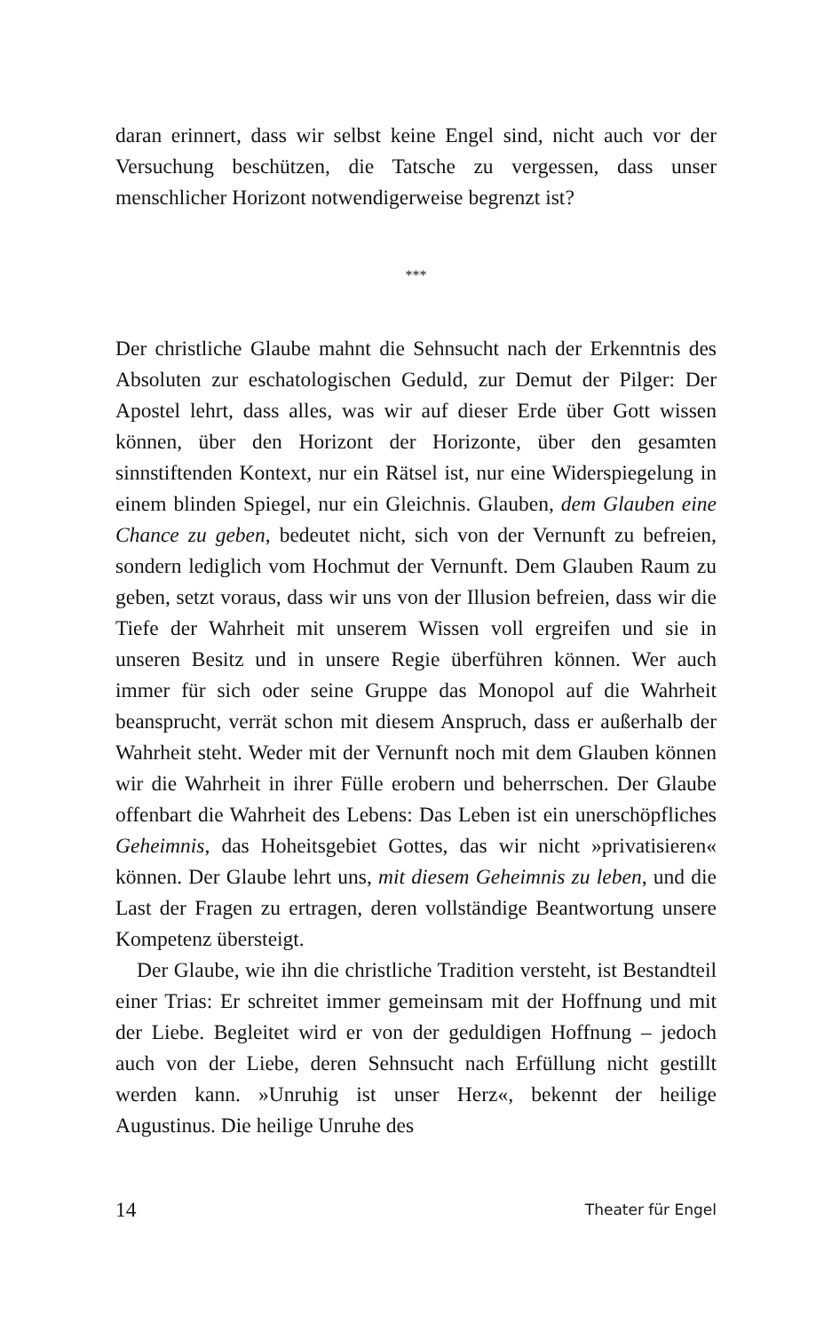daran erinnert, dass wir selbst keine Engel sind, nicht auch vor der Versuchung beschützen, die Tatsche zu vergessen, dass unser menschlicher Horizont notwendigerweise begrenzt ist?
***
Der christliche Glaube mahnt die Sehnsucht nach der Erkenntnis des Absoluten zur eschatologischen Geduld, zur Demut der Pilger: Der Apostel lehrt, dass alles, was wir auf dieser Erde über Gott wissen können, über den Horizont der Horizonte, über den gesamten sinnstiftenden Kontext, nur ein Rätsel ist, nur eine Widerspiegelung in einem blinden Spiegel, nur ein Gleichnis. Glauben, dem Glauben eine Chance zu geben, bedeutet nicht, sich von der Vernunft zu befreien, sondern lediglich vom Hochmut der Vernunft. Dem Glauben Raum zu geben, setzt voraus, dass wir uns von der Illusion befreien, dass wir die Tiefe der Wahrheit mit unserem Wissen voll ergreifen und sie in unseren Besitz und in unsere Regie überführen können. Wer auch immer für sich oder seine Gruppe das Monopol auf die Wahrheit beansprucht, verrät schon mit diesem Anspruch, dass er außerhalb der Wahrheit steht. Weder mit der Vernunft noch mit dem Glauben können wir die Wahrheit in ihrer Fülle erobern und beherrschen. Der Glaube offenbart die Wahrheit des Lebens: Das Leben ist ein unerschöpfliches Geheimnis, das Hoheitsgebiet Gottes, das wir nicht »privatisieren« können. Der Glaube lehrt uns, mit diesem Geheimnis zu leben, und die Last der Fragen zu ertragen, deren vollständige Beantwortung unsere Kompetenz übersteigt.
Der Glaube, wie ihn die christliche Tradition versteht, ist Bestandteil einer Trias: Er schreitet immer gemeinsam mit der Hoffnung und mit der Liebe. Begleitet wird er von der geduldigen Hoffnung – jedoch auch von der Liebe, deren Sehnsucht nach Erfüllung nicht gestillt werden kann. »Unruhig ist unser Herz«, bekennt der heilige Augustinus. Die heilige Unruhe des
14 Theater für Engel